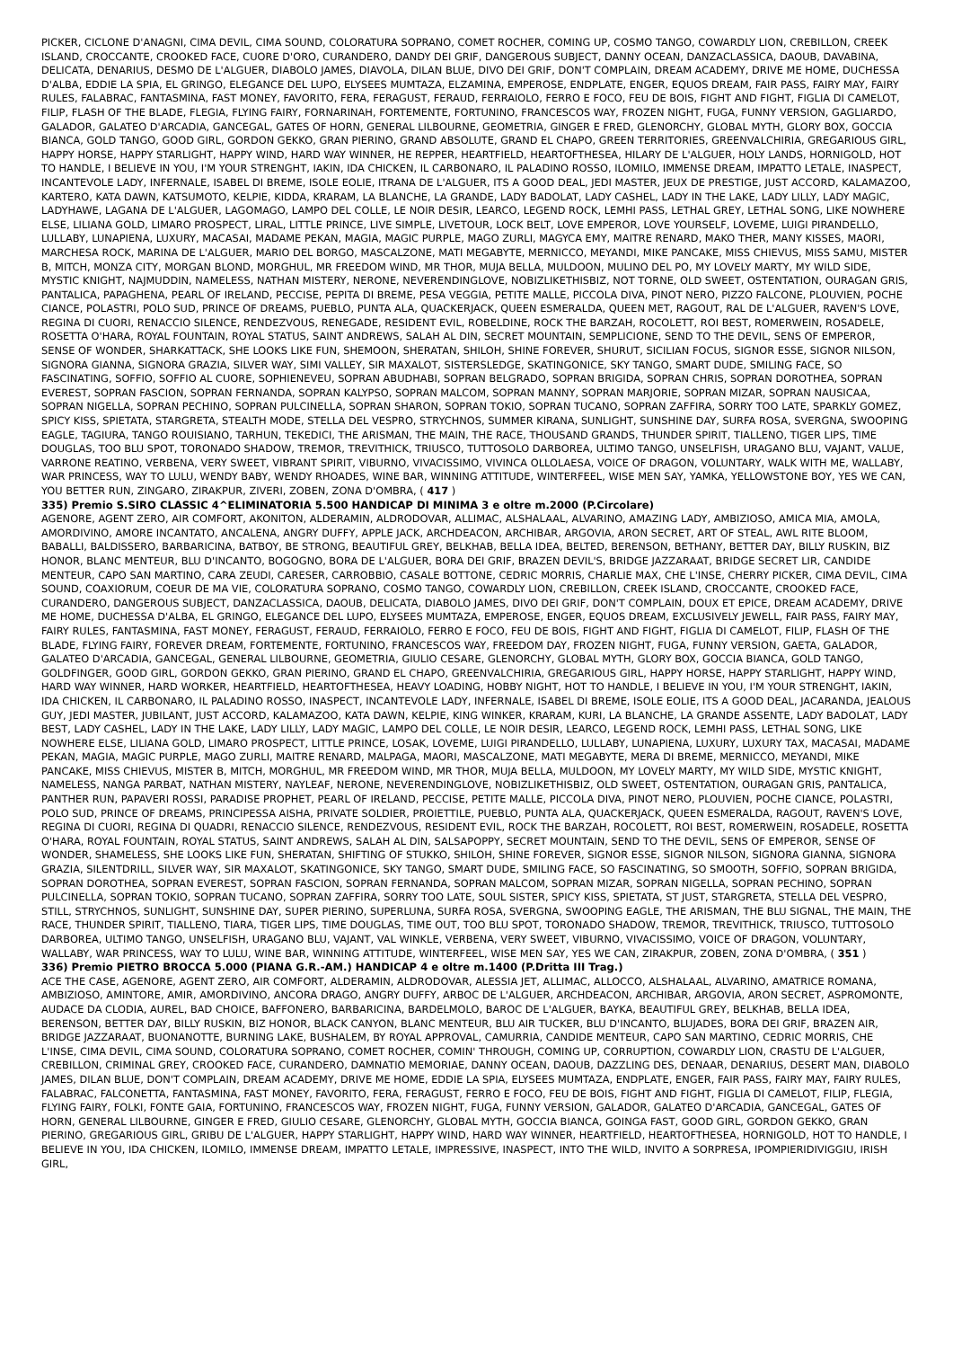PICKER, CICLONE D'ANAGNI, CIMA DEVIL, CIMA SOUND, COLORATURA SOPRANO, COMET ROCHER, COMING UP, COSMO TANGO, COWARDLY LION, CREBILLON, CREEK ISLAND, CROCCANTE, CROOKED FACE, CUORE D'ORO, CURANDERO, DANDY DEI GRIF, DANGEROUS SUBJECT, DANNY OCEAN, DANZACLASSICA, DAOUB, DAVABINA, DELICATA, DENARIUS, DESMO DE L'ALGUER, DIABOLO JAMES, DIAVOLA, DILAN BLUE, DIVO DEI GRIF, DON'T COMPLAIN, DREAM ACADEMY, DRIVE ME HOME, DUCHESSA D'ALBA, EDDIE LA SPIA, EL GRINGO, ELEGANCE DEL LUPO, ELYSEES MUMTAZA, ELZAMINA, EMPEROSE, ENDPLATE, ENGER, EQUOS DREAM, FAIR PASS, FAIRY MAY, FAIRY RULES, FALABRAC, FANTASMINA, FAST MONEY, FAVORITO, FERA, FERAGUST, FERAUD, FERRAIOLO, FERRO E FOCO, FEU DE BOIS, FIGHT AND FIGHT, FIGLIA DI CAMELOT, FILIP, FLASH OF THE BLADE, FLEGIA, FLYING FAIRY, FORNARINAH, FORTEMENTE, FORTUNINO, FRANCESCOS WAY, FROZEN NIGHT, FUGA, FUNNY VERSION, GAGLIARDO, GALADOR, GALATEO D'ARCADIA, GANCEGAL, GATES OF HORN, GENERAL LILBOURNE, GEOMETRIA, GINGER E FRED, GLENORCHY, GLOBAL MYTH, GLORY BOX, GOCCIA BIANCA, GOLD TANGO, GOOD GIRL, GORDON GEKKO, GRAN PIERINO, GRAND ABSOLUTE, GRAND EL CHAPO, GREEN TERRITORIES, GREENVALCHIRIA, GREGARIOUS GIRL, HAPPY HORSE, HAPPY STARLIGHT, HAPPY WIND, HARD WAY WINNER, HE REPPER, HEARTFIELD, HEARTOFTHESEA, HILARY DE L'ALGUER, HOLY LANDS, HORNIGOLD, HOT TO HANDLE, I BELIEVE IN YOU, I'M YOUR STRENGHT, IAKIN, IDA CHICKEN, IL CARBONARO, IL PALADINO ROSSO, ILOMILO, IMMENSE DREAM, IMPATTO LETALE, INASPECT, INCANTEVOLE LADY, INFERNALE, ISABEL DI BREME, ISOLE EOLIE, ITRANA DE L'ALGUER, ITS A GOOD DEAL, JEDI MASTER, JEUX DE PRESTIGE, JUST ACCORD, KALAMAZOO, KARTERO, KATA DAWN, KATSUMOTO, KELPIE, KIDDA, KRARAM, LA BLANCHE, LA GRANDE, LADY BADOLAT, LADY CASHEL, LADY IN THE LAKE, LADY LILLY, LADY MAGIC, LADYHAWE, LAGANA DE L'ALGUER, LAGOMAGO, LAMPO DEL COLLE, LE NOIR DESIR, LEARCO, LEGEND ROCK, LEMHI PASS, LETHAL GREY, LETHAL SONG, LIKE NOWHERE ELSE, LILIANA GOLD, LIMARO PROSPECT, LIRAL, LITTLE PRINCE, LIVE SIMPLE, LIVETOUR, LOCK BELT, LOVE EMPEROR, LOVE YOURSELF, LOVEME, LUIGI PIRANDELLO, LULLABY, LUNAPIENA, LUXURY, MACASAI, MADAME PEKAN, MAGIA, MAGIC PURPLE, MAGO ZURLI, MAGYCA EMY, MAITRE RENARD, MAKO THER, MANY KISSES, MAORI, MARCHESA ROCK, MARINA DE L'ALGUER, MARIO DEL BORGO, MASCALZONE, MATI MEGABYTE, MERNICCO, MEYANDI, MIKE PANCAKE, MISS CHIEVUS, MISS SAMU, MISTER B, MITCH, MONZA CITY, MORGAN BLOND, MORGHUL, MR FREEDOM WIND, MR THOR, MUJA BELLA, MULDOON, MULINO DEL PO, MY LOVELY MARTY, MY WILD SIDE, MYSTIC KNIGHT, NAJMUDDIN, NAMELESS, NATHAN MISTERY, NERONE, NEVERENDINGLOVE, NOBIZLIKETHISBIZ, NOT TORNE, OLD SWEET, OSTENTATION, OURAGAN GRIS, PANTALICA, PAPAGHENA, PEARL OF IRELAND, PECCISE, PEPITA DI BREME, PESA VEGGIA, PETITE MALLE, PICCOLA DIVA, PINOT NERO, PIZZO FALCONE, PLOUVIEN, POCHE CIANCE, POLASTRI, POLO SUD, PRINCE OF DREAMS, PUEBLO, PUNTA ALA, QUACKERJACK, QUEEN ESMERALDA, QUEEN MET, RAGOUT, RAL DE L'ALGUER, RAVEN'S LOVE, REGINA DI CUORI, RENACCIO SILENCE, RENDEZVOUS, RENEGADE, RESIDENT EVIL, ROBELDINE, ROCK THE BARZAH, ROCOLETT, ROI BEST, ROMERWEIN, ROSADELE, ROSETTA O'HARA, ROYAL FOUNTAIN, ROYAL STATUS, SAINT ANDREWS, SALAH AL DIN, SECRET MOUNTAIN, SEMPLICIONE, SEND TO THE DEVIL, SENS OF EMPEROR, SENSE OF WONDER, SHARKATTACK, SHE LOOKS LIKE FUN, SHEMOON, SHERATAN, SHILOH, SHINE FOREVER, SHURUT, SICILIAN FOCUS, SIGNOR ESSE, SIGNOR NILSON, SIGNORA GIANNA, SIGNORA GRAZIA, SILVER WAY, SIMI VALLEY, SIR MAXALOT, SISTERSLEDGE, SKATINGONICE, SKY TANGO, SMART DUDE, SMILING FACE, SO FASCINATING, SOFFIO, SOFFIO AL CUORE, SOPHIENEVEU, SOPRAN ABUDHABI, SOPRAN BELGRADO, SOPRAN BRIGIDA, SOPRAN CHRIS, SOPRAN DOROTHEA, SOPRAN EVEREST, SOPRAN FASCION, SOPRAN FERNANDA, SOPRAN KALYPSO, SOPRAN MALCOM, SOPRAN MANNY, SOPRAN MARJORIE, SOPRAN MIZAR, SOPRAN NAUSICAA, SOPRAN NIGELLA, SOPRAN PECHINO, SOPRAN PULCINELLA, SOPRAN SHARON, SOPRAN TOKIO, SOPRAN TUCANO, SOPRAN ZAFFIRA, SORRY TOO LATE, SPARKLY GOMEZ, SPICY KISS, SPIETATA, STARGRETA, STEALTH MODE, STELLA DEL VESPRO, STRYCHNOS, SUMMER KIRANA, SUNLIGHT, SUNSHINE DAY, SURFA ROSA, SVERGNA, SWOOPING EAGLE, TAGIURA, TANGO ROUISIANO, TARHUN, TEKEDICI, THE ARISMAN, THE MAIN, THE RACE, THOUSAND GRANDS, THUNDER SPIRIT, TIALLENO, TIGER LIPS, TIME DOUGLAS, TOO BLU SPOT, TORONADO SHADOW, TREMOR, TREVITHICK, TRIUSCO, TUTTOSOLO DARBOREA, ULTIMO TANGO, UNSELFISH, URAGANO BLU, VAJANT, VALUE, VARRONE REATINO, VERBENA, VERY SWEET, VIBRANT SPIRIT, VIBURNO, VIVACISSIMO, VIVINCA OLLOLAESA, VOICE OF DRAGON, VOLUNTARY, WALK WITH ME, WALLABY, WAR PRINCESS, WAY TO LULU, WENDY BABY, WENDY RHOADES, WINE BAR, WINNING ATTITUDE, WINTERFEEL, WISE MEN SAY, YAMKA, YELLOWSTONE BOY, YES WE CAN, YOU BETTER RUN, ZINGARO, ZIRAKPUR, ZIVERI, ZOBEN, ZONA D'OMBRA, ( 417 )
335) Premio S.SIRO CLASSIC 4^ELIMINATORIA 5.500 HANDICAP DI MINIMA 3 e oltre m.2000 (P.Circolare)
AGENORE, AGENT ZERO, AIR COMFORT, AKONITON, ALDERAMIN, ALDRODOVAR, ALLIMAC, ALSHALAAL, ALVARINO, AMAZING LADY, AMBIZIOSO, AMICA MIA, AMOLA, AMORDIVINO, AMORE INCANTATO, ANCALENA, ANGRY DUFFY, APPLE JACK, ARCHDEACON, ARCHIBAR, ARGOVIA, ARON SECRET, ART OF STEAL, AWL RITE BLOOM, BABALLI, BALDISSERO, BARBARICINA, BATBOY, BE STRONG, BEAUTIFUL GREY, BELKHAB, BELLA IDEA, BELTED, BERENSON, BETHANY, BETTER DAY, BILLY RUSKIN, BIZ HONOR, BLANC MENTEUR, BLU D'INCANTO, BOGOGNO, BORA DE L'ALGUER, BORA DEI GRIF, BRAZEN DEVIL'S, BRIDGE JAZZARAAT, BRIDGE SECRET LIR, CANDIDE MENTEUR, CAPO SAN MARTINO, CARA ZEUDI, CARESER, CARROBBIO, CASALE BOTTONE, CEDRIC MORRIS, CHARLIE MAX, CHE L'INSE, CHERRY PICKER, CIMA DEVIL, CIMA SOUND, COAXIORUM, COEUR DE MA VIE, COLORATURA SOPRANO, COSMO TANGO, COWARDLY LION, CREBILLON, CREEK ISLAND, CROCCANTE, CROOKED FACE, CURANDERO, DANGEROUS SUBJECT, DANZACLASSICA, DAOUB, DELICATA, DIABOLO JAMES, DIVO DEI GRIF, DON'T COMPLAIN, DOUX ET EPICE, DREAM ACADEMY, DRIVE ME HOME, DUCHESSA D'ALBA, EL GRINGO, ELEGANCE DEL LUPO, ELYSEES MUMTAZA, EMPEROSE, ENGER, EQUOS DREAM, EXCLUSIVELY JEWELL, FAIR PASS, FAIRY MAY, FAIRY RULES, FANTASMINA, FAST MONEY, FERAGUST, FERAUD, FERRAIOLO, FERRO E FOCO, FEU DE BOIS, FIGHT AND FIGHT, FIGLIA DI CAMELOT, FILIP, FLASH OF THE BLADE, FLYING FAIRY, FOREVER DREAM, FORTEMENTE, FORTUNINO, FRANCESCOS WAY, FREEDOM DAY, FROZEN NIGHT, FUGA, FUNNY VERSION, GAETA, GALADOR, GALATEO D'ARCADIA, GANCEGAL, GENERAL LILBOURNE, GEOMETRIA, GIULIO CESARE, GLENORCHY, GLOBAL MYTH, GLORY BOX, GOCCIA BIANCA, GOLD TANGO, GOLDFINGER, GOOD GIRL, GORDON GEKKO, GRAN PIERINO, GRAND EL CHAPO, GREENVALCHIRIA, GREGARIOUS GIRL, HAPPY HORSE, HAPPY STARLIGHT, HAPPY WIND, HARD WAY WINNER, HARD WORKER, HEARTFIELD, HEARTOFTHESEA, HEAVY LOADING, HOBBY NIGHT, HOT TO HANDLE, I BELIEVE IN YOU, I'M YOUR STRENGHT, IAKIN, IDA CHICKEN, IL CARBONARO, IL PALADINO ROSSO, INASPECT, INCANTEVOLE LADY, INFERNALE, ISABEL DI BREME, ISOLE EOLIE, ITS A GOOD DEAL, JACARANDA, JEALOUS GUY, JEDI MASTER, JUBILANT, JUST ACCORD, KALAMAZOO, KATA DAWN, KELPIE, KING WINKER, KRARAM, KURI, LA BLANCHE, LA GRANDE ASSENTE, LADY BADOLAT, LADY BEST, LADY CASHEL, LADY IN THE LAKE, LADY LILLY, LADY MAGIC, LAMPO DEL COLLE, LE NOIR DESIR, LEARCO, LEGEND ROCK, LEMHI PASS, LETHAL SONG, LIKE NOWHERE ELSE, LILIANA GOLD, LIMARO PROSPECT, LITTLE PRINCE, LOSAK, LOVEME, LUIGI PIRANDELLO, LULLABY, LUNAPIENA, LUXURY, LUXURY TAX, MACASAI, MADAME PEKAN, MAGIA, MAGIC PURPLE, MAGO ZURLI, MAITRE RENARD, MALPAGA, MAORI, MASCALZONE, MATI MEGABYTE, MERA DI BREME, MERNICCO, MEYANDI, MIKE PANCAKE, MISS CHIEVUS, MISTER B, MITCH, MORGHUL, MR FREEDOM WIND, MR THOR, MUJA BELLA, MULDOON, MY LOVELY MARTY, MY WILD SIDE, MYSTIC KNIGHT, NAMELESS, NANGA PARBAT, NATHAN MISTERY, NAYLEAF, NERONE, NEVERENDINGLOVE, NOBIZLIKETHISBIZ, OLD SWEET, OSTENTATION, OURAGAN GRIS, PANTALICA, PANTHER RUN, PAPAVERI ROSSI, PARADISE PROPHET, PEARL OF IRELAND, PECCISE, PETITE MALLE, PICCOLA DIVA, PINOT NERO, PLOUVIEN, POCHE CIANCE, POLASTRI, POLO SUD, PRINCE OF DREAMS, PRINCIPESSA AISHA, PRIVATE SOLDIER, PROIETTILE, PUEBLO, PUNTA ALA, QUACKERJACK, QUEEN ESMERALDA, RAGOUT, RAVEN'S LOVE, REGINA DI CUORI, REGINA DI QUADRI, RENACCIO SILENCE, RENDEZVOUS, RESIDENT EVIL, ROCK THE BARZAH, ROCOLETT, ROI BEST, ROMERWEIN, ROSADELE, ROSETTA O'HARA, ROYAL FOUNTAIN, ROYAL STATUS, SAINT ANDREWS, SALAH AL DIN, SALSAPOPPY, SECRET MOUNTAIN, SEND TO THE DEVIL, SENS OF EMPEROR, SENSE OF WONDER, SHAMELESS, SHE LOOKS LIKE FUN, SHERATAN, SHIFTING OF STUKKO, SHILOH, SHINE FOREVER, SIGNOR ESSE, SIGNOR NILSON, SIGNORA GIANNA, SIGNORA GRAZIA, SILENTDRILL, SILVER WAY, SIR MAXALOT, SKATINGONICE, SKY TANGO, SMART DUDE, SMILING FACE, SO FASCINATING, SO SMOOTH, SOFFIO, SOPRAN BRIGIDA, SOPRAN DOROTHEA, SOPRAN EVEREST, SOPRAN FASCION, SOPRAN FERNANDA, SOPRAN MALCOM, SOPRAN MIZAR, SOPRAN NIGELLA, SOPRAN PECHINO, SOPRAN PULCINELLA, SOPRAN TOKIO, SOPRAN TUCANO, SOPRAN ZAFFIRA, SORRY TOO LATE, SOUL SISTER, SPICY KISS, SPIETATA, ST JUST, STARGRETA, STELLA DEL VESPRO, STILL, STRYCHNOS, SUNLIGHT, SUNSHINE DAY, SUPER PIERINO, SUPERLUNA, SURFA ROSA, SVERGNA, SWOOPING EAGLE, THE ARISMAN, THE BLU SIGNAL, THE MAIN, THE RACE, THUNDER SPIRIT, TIALLENO, TIARA, TIGER LIPS, TIME DOUGLAS, TIME OUT, TOO BLU SPOT, TORONADO SHADOW, TREMOR, TREVITHICK, TRIUSCO, TUTTOSOLO DARBOREA, ULTIMO TANGO, UNSELFISH, URAGANO BLU, VAJANT, VAL WINKLE, VERBENA, VERY SWEET, VIBURNO, VIVACISSIMO, VOICE OF DRAGON, VOLUNTARY, WALLABY, WAR PRINCESS, WAY TO LULU, WINE BAR, WINNING ATTITUDE, WINTERFEEL, WISE MEN SAY, YES WE CAN, ZIRAKPUR, ZOBEN, ZONA D'OMBRA, ( 351 )
336) Premio PIETRO BROCCA 5.000 (PIANA G.R.-AM.) HANDICAP 4 e oltre m.1400 (P.Dritta III Trag.)
ACE THE CASE, AGENORE, AGENT ZERO, AIR COMFORT, ALDERAMIN, ALDRODOVAR, ALESSIA JET, ALLIMAC, ALLOCCO, ALSHALAAL, ALVARINO, AMATRICE ROMANA, AMBIZIOSO, AMINTORE, AMIR, AMORDIVINO, ANCORA DRAGO, ANGRY DUFFY, ARBOC DE L'ALGUER, ARCHDEACON, ARCHIBAR, ARGOVIA, ARON SECRET, ASPROMONTE, AUDACE DA CLODIA, AUREL, BAD CHOICE, BAFFONERO, BARBARICINA, BARDELMOLO, BAROC DE L'ALGUER, BAYKA, BEAUTIFUL GREY, BELKHAB, BELLA IDEA, BERENSON, BETTER DAY, BILLY RUSKIN, BIZ HONOR, BLACK CANYON, BLANC MENTEUR, BLU AIR TUCKER, BLU D'INCANTO, BLUJADES, BORA DEI GRIF, BRAZEN AIR, BRIDGE JAZZARAAT, BUONANOTTE, BURNING LAKE, BUSHALEM, BY ROYAL APPROVAL, CAMURRIA, CANDIDE MENTEUR, CAPO SAN MARTINO, CEDRIC MORRIS, CHE L'INSE, CIMA DEVIL, CIMA SOUND, COLORATURA SOPRANO, COMET ROCHER, COMIN' THROUGH, COMING UP, CORRUPTION, COWARDLY LION, CRASTU DE L'ALGUER, CREBILLON, CRIMINAL GREY, CROOKED FACE, CURANDERO, DAMNATIO MEMORIAE, DANNY OCEAN, DAOUB, DAZZLING DES, DENAAR, DENARIUS, DESERT MAN, DIABOLO JAMES, DILAN BLUE, DON'T COMPLAIN, DREAM ACADEMY, DRIVE ME HOME, EDDIE LA SPIA, ELYSEES MUMTAZA, ENDPLATE, ENGER, FAIR PASS, FAIRY MAY, FAIRY RULES, FALABRAC, FALCONETTA, FANTASMINA, FAST MONEY, FAVORITO, FERA, FERAGUST, FERRO E FOCO, FEU DE BOIS, FIGHT AND FIGHT, FIGLIA DI CAMELOT, FILIP, FLEGIA, FLYING FAIRY, FOLKI, FONTE GAIA, FORTUNINO, FRANCESCOS WAY, FROZEN NIGHT, FUGA, FUNNY VERSION, GALADOR, GALATEO D'ARCADIA, GANCEGAL, GATES OF HORN, GENERAL LILBOURNE, GINGER E FRED, GIULIO CESARE, GLENORCHY, GLOBAL MYTH, GOCCIA BIANCA, GOINGA FAST, GOOD GIRL, GORDON GEKKO, GRAN PIERINO, GREGARIOUS GIRL, GRIBU DE L'ALGUER, HAPPY STARLIGHT, HAPPY WIND, HARD WAY WINNER, HEARTFIELD, HEARTOFTHESEA, HORNIGOLD, HOT TO HANDLE, I BELIEVE IN YOU, IDA CHICKEN, ILOMILO, IMMENSE DREAM, IMPATTO LETALE, IMPRESSIVE, INASPECT, INTO THE WILD, INVITO A SORPRESA, IPOMPIERIDIVIGGIU, IRISH GIRL,